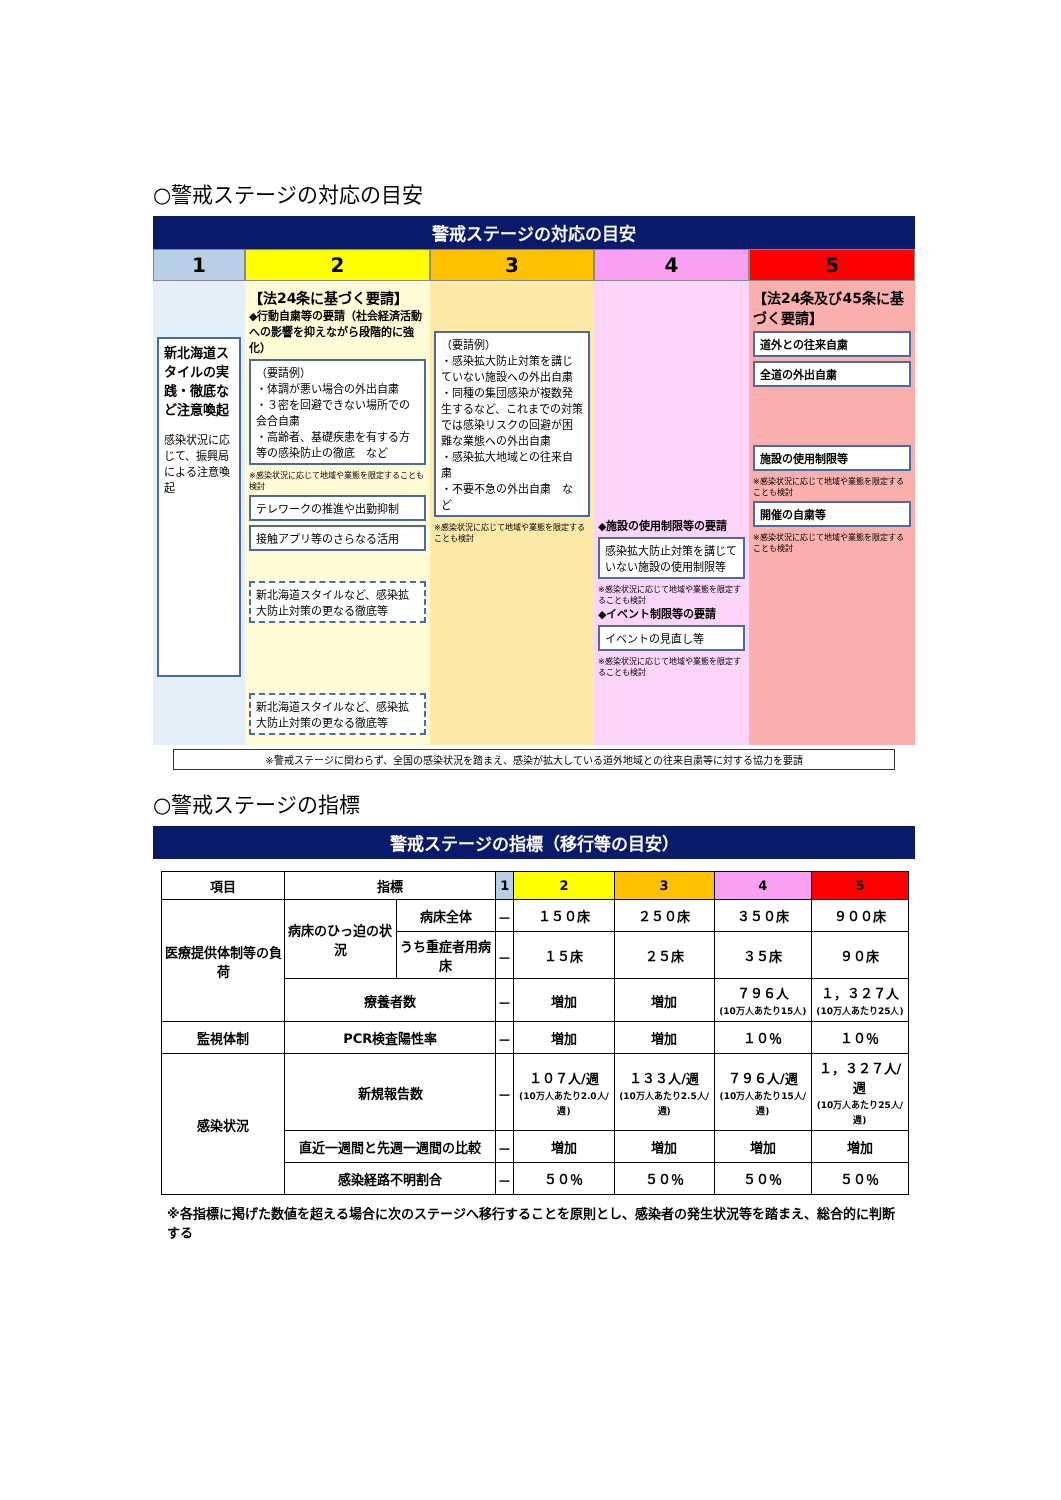○警戒ステージの対応の目安
警戒ステージの対応の目安
1
2
3
4
5
新北海道スタイルの実践・徹底など注意喚起
感染状況に応じて、振興局による注意喚起
【法24条に基づく要請】
◆行動自粛等の要請（社会経済活動への影響を抑えながら段階的に強化）
（要請例）
・体調が悪い場合の外出自粛
・３密を回避できない場所での会合自粛
・高齢者、基礎疾患を有する方等の感染防止の徹底　など
※感染状況に応じて地域や業態を限定することも検討
テレワークの推進や出勤抑制
接触アプリ等のさらなる活用
新北海道スタイルなど、感染拡大防止対策の更なる徹底等
新北海道スタイルなど、感染拡大防止対策の更なる徹底等
（要請例）
・感染拡大防止対策を講じていない施設への外出自粛
・同種の集団感染が複数発生するなど、これまでの対策では感染リスクの回避が困難な業態への外出自粛
・感染拡大地域との往来自粛
・不要不急の外出自粛　など
※感染状況に応じて地域や業態を限定することも検討
◆施設の使用制限等の要請
感染拡大防止対策を講じていない施設の使用制限等
※感染状況に応じて地域や業態を限定することも検討
◆イベント制限等の要請
イベントの見直し等
※感染状況に応じて地域や業態を限定することも検討
【法24条及び45条に基づく要請】
道外との往来自粛
全道の外出自粛
施設の使用制限等
※感染状況に応じて地域や業態を限定することも検討
開催の自粛等
※感染状況に応じて地域や業態を限定することも検討
※警戒ステージに関わらず、全国の感染状況を踏まえ、感染が拡大している道外地域との往来自粛等に対する協力を要請
○警戒ステージの指標
警戒ステージの指標（移行等の目安）
| 項目 | 指標 | | 1 | 2 | 3 | 4 | 5 |
| --- | --- | --- | --- | --- | --- | --- | --- |
| 医療提供体制等の負荷 | 病床のひっ迫の状況 | 病床全体 | － | １５０床 | ２５０床 | ３５０床 | ９００床 |
| | | うち重症者用病床 | － | １５床 | ２５床 | ３５床 | ９０床 |
| | 療養者数 | | － | 増加 | 増加 | ７９６人 (10万人あたり15人) | １，３２７人 (10万人あたり25人) |
| 監視体制 | PCR検査陽性率 | | － | 増加 | 増加 | １０％ | １０％ |
| 感染状況 | 新規報告数 | | － | １０７人/週 (10万人あたり2.0人/週) | １３３人/週 (10万人あたり2.5人/週) | ７９６人/週 (10万人あたり15人/週) | １，３２７人/週 (10万人あたり25人/週) |
| | 直近一週間と先週一週間の比較 | | － | 増加 | 増加 | 増加 | 増加 |
| | 感染経路不明割合 | | － | ５０％ | ５０％ | ５０％ | ５０％ |
※各指標に掲げた数値を超える場合に次のステージへ移行することを原則とし、感染者の発生状況等を踏まえ、総合的に判断する